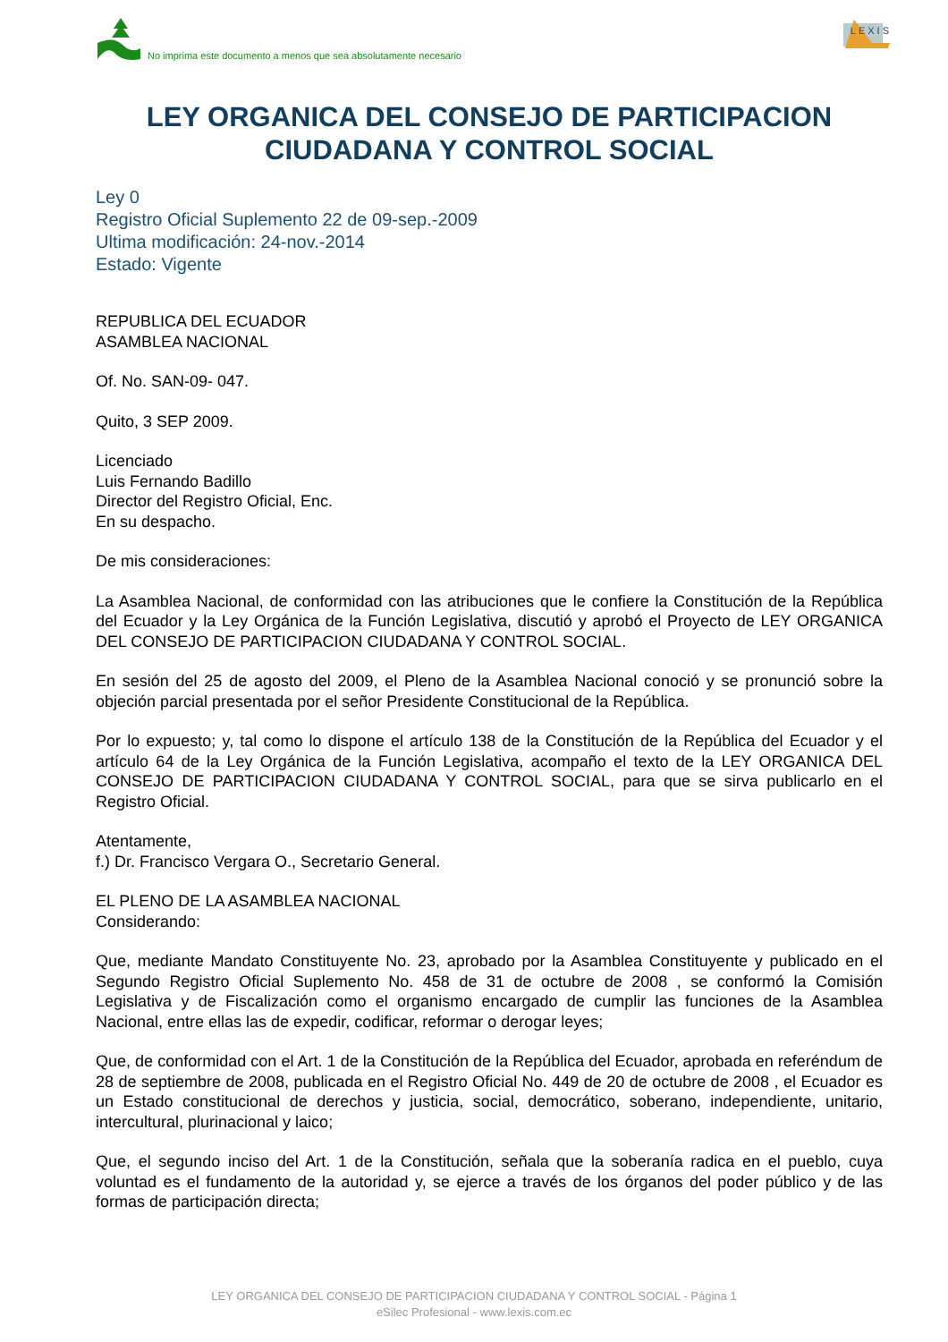No imprima este documento a menos que sea absolutamente necesario
LEXIS
LEY ORGANICA DEL CONSEJO DE PARTICIPACION CIUDADANA Y CONTROL SOCIAL
Ley 0
Registro Oficial Suplemento 22 de 09-sep.-2009
Ultima modificación: 24-nov.-2014
Estado: Vigente
REPUBLICA DEL ECUADOR
ASAMBLEA NACIONAL
Of. No. SAN-09- 047.
Quito, 3 SEP 2009.
Licenciado
Luis Fernando Badillo
Director del Registro Oficial, Enc.
En su despacho.
De mis consideraciones:
La Asamblea Nacional, de conformidad con las atribuciones que le confiere la Constitución de la República del Ecuador y la Ley Orgánica de la Función Legislativa, discutió y aprobó el Proyecto de LEY ORGANICA DEL CONSEJO DE PARTICIPACION CIUDADANA Y CONTROL SOCIAL.
En sesión del 25 de agosto del 2009, el Pleno de la Asamblea Nacional conoció y se pronunció sobre la objeción parcial presentada por el señor Presidente Constitucional de la República.
Por lo expuesto; y, tal como lo dispone el artículo 138 de la Constitución de la República del Ecuador y el artículo 64 de la Ley Orgánica de la Función Legislativa, acompaño el texto de la LEY ORGANICA DEL CONSEJO DE PARTICIPACION CIUDADANA Y CONTROL SOCIAL, para que se sirva publicarlo en el Registro Oficial.
Atentamente,
f.) Dr. Francisco Vergara O., Secretario General.
EL PLENO DE LA ASAMBLEA NACIONAL
Considerando:
Que, mediante Mandato Constituyente No. 23, aprobado por la Asamblea Constituyente y publicado en el Segundo Registro Oficial Suplemento No. 458 de 31 de octubre de 2008 , se conformó la Comisión Legislativa y de Fiscalización como el organismo encargado de cumplir las funciones de la Asamblea Nacional, entre ellas las de expedir, codificar, reformar o derogar leyes;
Que, de conformidad con el Art. 1 de la Constitución de la República del Ecuador, aprobada en referéndum de 28 de septiembre de 2008, publicada en el Registro Oficial No. 449 de 20 de octubre de 2008 , el Ecuador es un Estado constitucional de derechos y justicia, social, democrático, soberano, independiente, unitario, intercultural, plurinacional y laico;
Que, el segundo inciso del Art. 1 de la Constitución, señala que la soberanía radica en el pueblo, cuya voluntad es el fundamento de la autoridad y, se ejerce a través de los órganos del poder público y de las formas de participación directa;
LEY ORGANICA DEL CONSEJO DE PARTICIPACION CIUDADANA Y CONTROL SOCIAL - Página 1
eSilec Profesional - www.lexis.com.ec